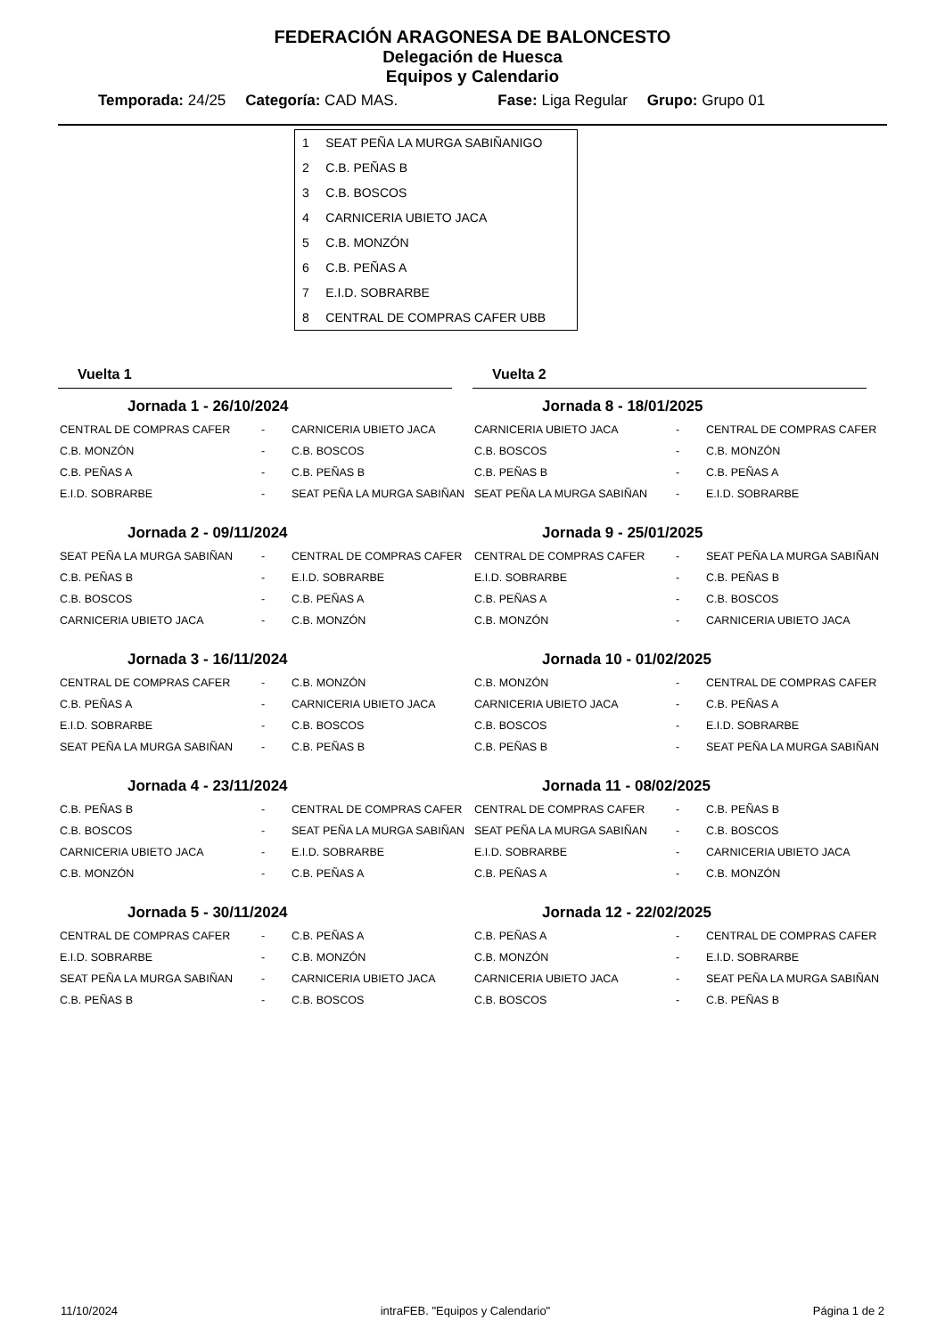FEDERACIÓN ARAGONESA DE BALONCESTO
Delegación de Huesca
Equipos y Calendario
Temporada: 24/25 Categoría: CAD MAS. Fase: Liga Regular Grupo: Grupo 01
| 1 | SEAT PEÑA LA MURGA SABIÑANIGO |
| 2 | C.B. PEÑAS B |
| 3 | C.B. BOSCOS |
| 4 | CARNICERIA UBIETO JACA |
| 5 | C.B. MONZÓN |
| 6 | C.B. PEÑAS A |
| 7 | E.I.D. SOBRARBE |
| 8 | CENTRAL DE COMPRAS CAFER UBB |
Vuelta 1
Jornada 1 - 26/10/2024
| CENTRAL DE COMPRAS CAFER | - | CARNICERIA UBIETO JACA |
| C.B. MONZÓN | - | C.B. BOSCOS |
| C.B. PEÑAS A | - | C.B. PEÑAS B |
| E.I.D. SOBRARBE | - | SEAT PEÑA LA MURGA SABIÑAN |
Jornada 2 - 09/11/2024
| SEAT PEÑA LA MURGA SABIÑAN | - | CENTRAL DE COMPRAS CAFER |
| C.B. PEÑAS B | - | E.I.D. SOBRARBE |
| C.B. BOSCOS | - | C.B. PEÑAS A |
| CARNICERIA UBIETO JACA | - | C.B. MONZÓN |
Jornada 3 - 16/11/2024
| CENTRAL DE COMPRAS CAFER | - | C.B. MONZÓN |
| C.B. PEÑAS A | - | CARNICERIA UBIETO JACA |
| E.I.D. SOBRARBE | - | C.B. BOSCOS |
| SEAT PEÑA LA MURGA SABIÑAN | - | C.B. PEÑAS B |
Jornada 4 - 23/11/2024
| C.B. PEÑAS B | - | CENTRAL DE COMPRAS CAFER |
| C.B. BOSCOS | - | SEAT PEÑA LA MURGA SABIÑAN |
| CARNICERIA UBIETO JACA | - | E.I.D. SOBRARBE |
| C.B. MONZÓN | - | C.B. PEÑAS A |
Jornada 5 - 30/11/2024
| CENTRAL DE COMPRAS CAFER | - | C.B. PEÑAS A |
| E.I.D. SOBRARBE | - | C.B. MONZÓN |
| SEAT PEÑA LA MURGA SABIÑAN | - | CARNICERIA UBIETO JACA |
| C.B. PEÑAS B | - | C.B. BOSCOS |
Vuelta 2
Jornada 8 - 18/01/2025
| CARNICERIA UBIETO JACA | - | CENTRAL DE COMPRAS CAFER |
| C.B. BOSCOS | - | C.B. MONZÓN |
| C.B. PEÑAS B | - | C.B. PEÑAS A |
| SEAT PEÑA LA MURGA SABIÑAN | - | E.I.D. SOBRARBE |
Jornada 9 - 25/01/2025
| CENTRAL DE COMPRAS CAFER | - | SEAT PEÑA LA MURGA SABIÑAN |
| E.I.D. SOBRARBE | - | C.B. PEÑAS B |
| C.B. PEÑAS A | - | C.B. BOSCOS |
| C.B. MONZÓN | - | CARNICERIA UBIETO JACA |
Jornada 10 - 01/02/2025
| C.B. MONZÓN | - | CENTRAL DE COMPRAS CAFER |
| CARNICERIA UBIETO JACA | - | C.B. PEÑAS A |
| C.B. BOSCOS | - | E.I.D. SOBRARBE |
| C.B. PEÑAS B | - | SEAT PEÑA LA MURGA SABIÑAN |
Jornada 11 - 08/02/2025
| CENTRAL DE COMPRAS CAFER | - | C.B. PEÑAS B |
| SEAT PEÑA LA MURGA SABIÑAN | - | C.B. BOSCOS |
| E.I.D. SOBRARBE | - | CARNICERIA UBIETO JACA |
| C.B. PEÑAS A | - | C.B. MONZÓN |
Jornada 12 - 22/02/2025
| C.B. PEÑAS A | - | CENTRAL DE COMPRAS CAFER |
| C.B. MONZÓN | - | E.I.D. SOBRARBE |
| CARNICERIA UBIETO JACA | - | SEAT PEÑA LA MURGA SABIÑAN |
| C.B. BOSCOS | - | C.B. PEÑAS B |
11/10/2024 intraFEB. "Equipos y Calendario" Página 1 de 2